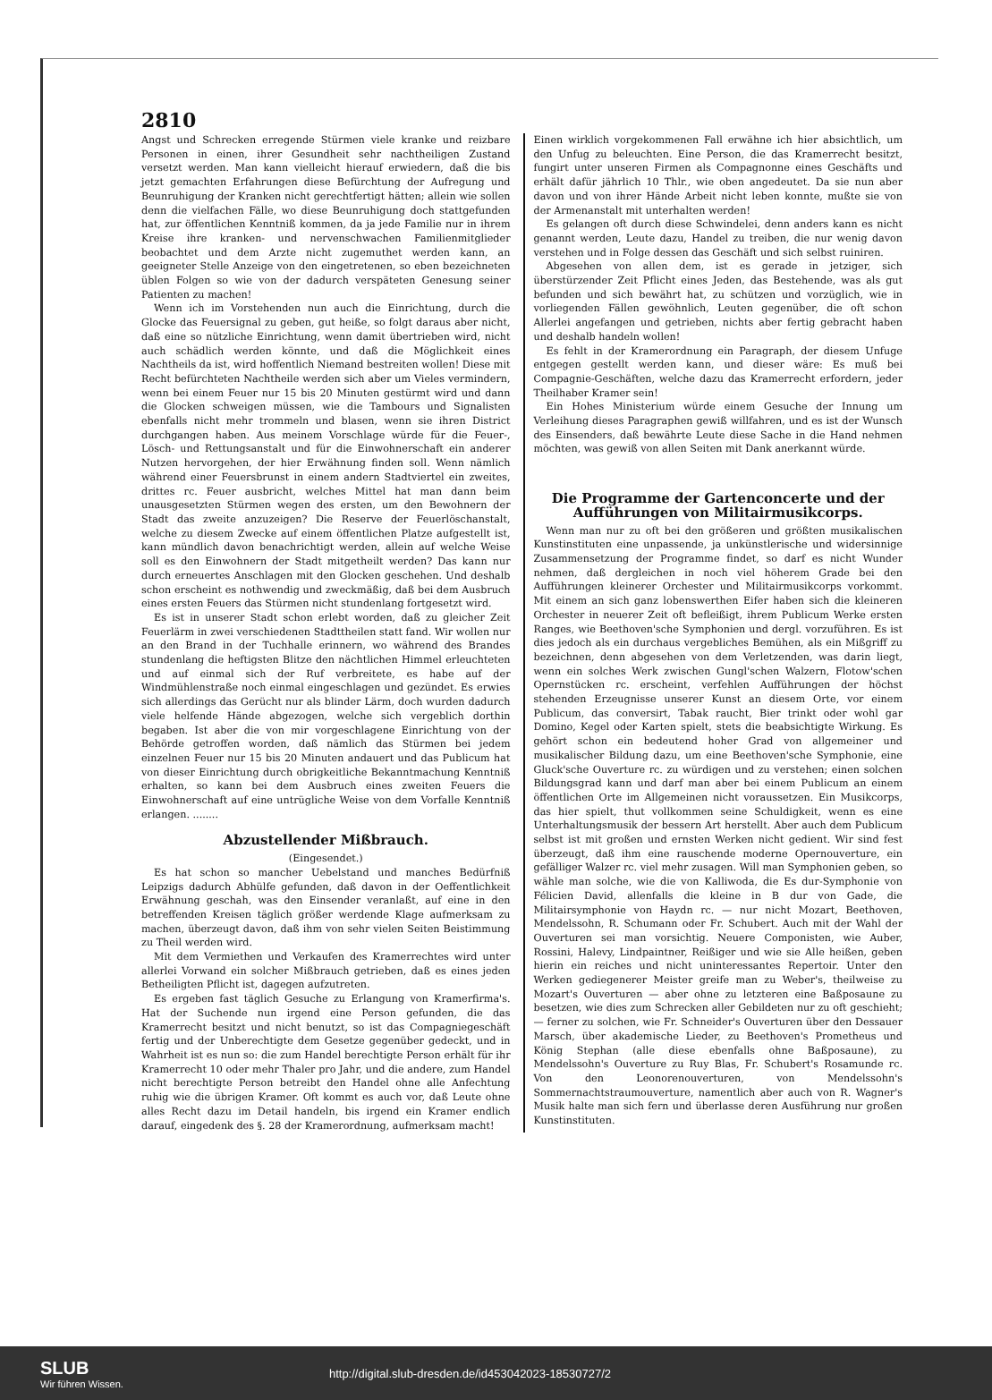2810
Angst und Schrecken erregende Stürmen viele kranke und reizbare Personen in einen, ihrer Gesundheit sehr nachtheiligen Zustand versetzt werden. Man kann vielleicht hierauf erwiedern, daß die bis jetzt gemachten Erfahrungen diese Befürchtung der Aufregung und Beunruhigung der Kranken nicht gerechtfertigt hätten; allein wie sollen denn die vielfachen Fälle, wo diese Beunruhigung doch stattgefunden hat, zur öffentlichen Kenntniß kommen, da ja jede Familie nur in ihrem Kreise ihre kranken- und nervenschwachen Familienmitglieder beobachtet und dem Arzte nicht zugemuthet werden kann, an geeigneter Stelle Anzeige von den eingetretenen, so eben bezeichneten üblen Folgen so wie von der dadurch verspäteten Genesung seiner Patienten zu machen!
Wenn ich im Vorstehenden nun auch die Einrichtung, durch die Glocke das Feuersignal zu geben, gut heiße, so folgt daraus aber nicht, daß eine so nützliche Einrichtung, wenn damit übertrieben wird, nicht auch schädlich werden könnte, und daß die Möglichkeit eines Nachtheils da ist, wird hoffentlich Niemand bestreiten wollen! Diese mit Recht befürchteten Nachtheile werden sich aber um Vieles vermindern, wenn bei einem Feuer nur 15 bis 20 Minuten gestürmt wird und dann die Glocken schweigen müssen, wie die Tambours und Signalisten ebenfalls nicht mehr trommeln und blasen, wenn sie ihren District durchgangen haben. Aus meinem Vorschlage würde für die Feuer-, Lösch- und Rettungsanstalt und für die Einwohnerschaft ein anderer Nutzen hervorgehen, der hier Erwähnung finden soll. Wenn nämlich während einer Feuersbrunst in einem andern Stadtviertel ein zweites, drittes rc. Feuer ausbricht, welches Mittel hat man dann beim unausgesetzten Stürmen wegen des ersten, um den Bewohnern der Stadt das zweite anzuzeigen? Die Reserve der Feuerlöschanstalt, welche zu diesem Zwecke auf einem öffentlichen Platze aufgestellt ist, kann mündlich davon benachrichtigt werden, allein auf welche Weise soll es den Einwohnern der Stadt mitgetheilt werden? Das kann nur durch erneuertes Anschlagen mit den Glocken geschehen. Und deshalb schon erscheint es nothwendig und zweckmäßig, daß bei dem Ausbruch eines ersten Feuers das Stürmen nicht stundenlang fortgesetzt wird.
Es ist in unserer Stadt schon erlebt worden, daß zu gleicher Zeit Feuerlärm in zwei verschiedenen Stadttheilen statt fand. Wir wollen nur an den Brand in der Tuchhalle erinnern, wo während des Brandes stundenlang die heftigsten Blitze den nächtlichen Himmel erleuchteten und auf einmal sich der Ruf verbreitete, es habe auf der Windmühlenstraße noch einmal eingeschlagen und gezündet. Es erwies sich allerdings das Gerücht nur als blinder Lärm, doch wurden dadurch viele helfende Hände abgezogen, welche sich vergeblich dorthin begaben. Ist aber die von mir vorgeschlagene Einrichtung von der Behörde getroffen worden, daß nämlich das Stürmen bei jedem einzelnen Feuer nur 15 bis 20 Minuten andauert und das Publicum hat von dieser Einrichtung durch obrigkeitliche Bekanntmachung Kenntniß erhalten, so kann bei dem Ausbruch eines zweiten Feuers die Einwohnerschaft auf eine untrügliche Weise von dem Vorfalle Kenntniß erlangen. ........
Abzustellender Mißbrauch.
(Eingesendet.)
Es hat schon so mancher Uebelstand und manches Bedürfniß Leipzigs dadurch Abhülfe gefunden, daß davon in der Oeffentlichkeit Erwähnung geschah, was den Einsender veranlaßt, auf eine in den betreffenden Kreisen täglich größer werdende Klage aufmerksam zu machen, überzeugt davon, daß ihm von sehr vielen Seiten Beistimmung zu Theil werden wird.
Mit dem Vermiethen und Verkaufen des Kramerrechtes wird unter allerlei Vorwand ein solcher Mißbrauch getrieben, daß es eines jeden Betheiligten Pflicht ist, dagegen aufzutreten.
Es ergeben fast täglich Gesuche zu Erlangung von Kramerfirma's. Hat der Suchende nun irgend eine Person gefunden, die das Kramerrecht besitzt und nicht benutzt, so ist das Compagniegeschäft fertig und der Unberechtigte dem Gesetze gegenüber gedeckt, und in Wahrheit ist es nun so: die zum Handel berechtigte Person erhält für ihr Kramerrecht 10 oder mehr Thaler pro Jahr, und die andere, zum Handel nicht berechtigte Person betreibt den Handel ohne alle Anfechtung ruhig wie die übrigen Kramer. Oft kommt es auch vor, daß Leute ohne alles Recht dazu im Detail handeln, bis irgend ein Kramer endlich darauf, eingedenk des §. 28 der Kramerordnung, aufmerksam macht!
Einen wirklich vorgekommenen Fall erwähne ich hier absichtlich, um den Unfug zu beleuchten. Eine Person, die das Kramerrecht besitzt, fungirt unter unseren Firmen als Compagnonne eines Geschäfts und erhält dafür jährlich 10 Thlr., wie oben angedeutet. Da sie nun aber davon und von ihrer Hände Arbeit nicht leben konnte, mußte sie von der Armenanstalt mit unterhalten werden!
Es gelangen oft durch diese Schwindelei, denn anders kann es nicht genannt werden, Leute dazu, Handel zu treiben, die nur wenig davon verstehen und in Folge dessen das Geschäft und sich selbst ruiniren.
Abgesehen von allen dem, ist es gerade in jetziger, sich überstürzender Zeit Pflicht eines Jeden, das Bestehende, was als gut befunden und sich bewährt hat, zu schützen und vorzüglich, wie in vorliegenden Fällen gewöhnlich, Leuten gegenüber, die oft schon Allerlei angefangen und getrieben, nichts aber fertig gebracht haben und deshalb handeln wollen!
Es fehlt in der Kramerordnung ein Paragraph, der diesem Unfuge entgegen gestellt werden kann, und dieser wäre: Es muß bei Compagnie-Geschäften, welche dazu das Kramerrecht erfordern, jeder Theilhaber Kramer sein!
Ein Hohes Ministerium würde einem Gesuche der Innung um Verleihung dieses Paragraphen gewiß willfahren, und es ist der Wunsch des Einsenders, daß bewährte Leute diese Sache in die Hand nehmen möchten, was gewiß von allen Seiten mit Dank anerkannt würde.
Die Programme der Gartenconcerte und der Aufführungen von Militairmusikcorps.
Wenn man nur zu oft bei den größeren und größten musikalischen Kunstinstituten eine unpassende, ja unkünstlerische und widersinnige Zusammensetzung der Programme findet, so darf es nicht Wunder nehmen, daß dergleichen in noch viel höherem Grade bei den Aufführungen kleinerer Orchester und Militairmusikcorps vorkommt. Mit einem an sich ganz lobenswerthen Eifer haben sich die kleineren Orchester in neuerer Zeit oft befleißigt, ihrem Publicum Werke ersten Ranges, wie Beethoven'sche Symphonien und dergl. vorzuführen. Es ist dies jedoch als ein durchaus vergebliches Bemühen, als ein Mißgriff zu bezeichnen, denn abgesehen von dem Verletzenden, was darin liegt, wenn ein solches Werk zwischen Gungl'schen Walzern, Flotow'schen Opernstücken rc. erscheint, verfehlen Aufführungen der höchst stehenden Erzeugnisse unserer Kunst an diesem Orte, vor einem Publicum, das conversirt, Tabak raucht, Bier trinkt oder wohl gar Domino, Kegel oder Karten spielt, stets die beabsichtigte Wirkung. Es gehört schon ein bedeutend hoher Grad von allgemeiner und musikalischer Bildung dazu, um eine Beethoven'sche Symphonie, eine Gluck'sche Ouverture rc. zu würdigen und zu verstehen; einen solchen Bildungsgrad kann und darf man aber bei einem Publicum an einem öffentlichen Orte im Allgemeinen nicht voraussetzen. Ein Musikcorps, das hier spielt, thut vollkommen seine Schuldigkeit, wenn es eine Unterhaltungsmusik der bessern Art herstellt. Aber auch dem Publicum selbst ist mit großen und ernsten Werken nicht gedient. Wir sind fest überzeugt, daß ihm eine rauschende moderne Opernouverture, ein gefälliger Walzer rc. viel mehr zusagen. Will man Symphonien geben, so wähle man solche, wie die von Kalliwoda, die Es dur-Symphonie von Félicien David, allenfalls die kleine in B dur von Gade, die Militairsymphonie von Haydn rc. — nur nicht Mozart, Beethoven, Mendelssohn, R. Schumann oder Fr. Schubert. Auch mit der Wahl der Ouverturen sei man vorsichtig. Neuere Componisten, wie Auber, Rossini, Halevy, Lindpaintner, Reißiger und wie sie Alle heißen, geben hierin ein reiches und nicht uninteressantes Repertoir. Unter den Werken gediegenerer Meister greife man zu Weber's, theilweise zu Mozart's Ouverturen — aber ohne zu letzteren eine Baßposaune zu besetzen, wie dies zum Schrecken aller Gebildeten nur zu oft geschieht; — ferner zu solchen, wie Fr. Schneider's Ouverturen über den Dessauer Marsch, über akademische Lieder, zu Beethoven's Prometheus und König Stephan (alle diese ebenfalls ohne Baßposaune), zu Mendelssohn's Ouverture zu Ruy Blas, Fr. Schubert's Rosamunde rc. Von den Leonorenouverturen, von Mendelssohn's Sommernachtstraumouverture, namentlich aber auch von R. Wagner's Musik halte man sich fern und überlasse deren Ausführung nur großen Kunstinstituten.
SLUB
Wir führen Wissen.
http://digital.slub-dresden.de/id453042023-18530727/2